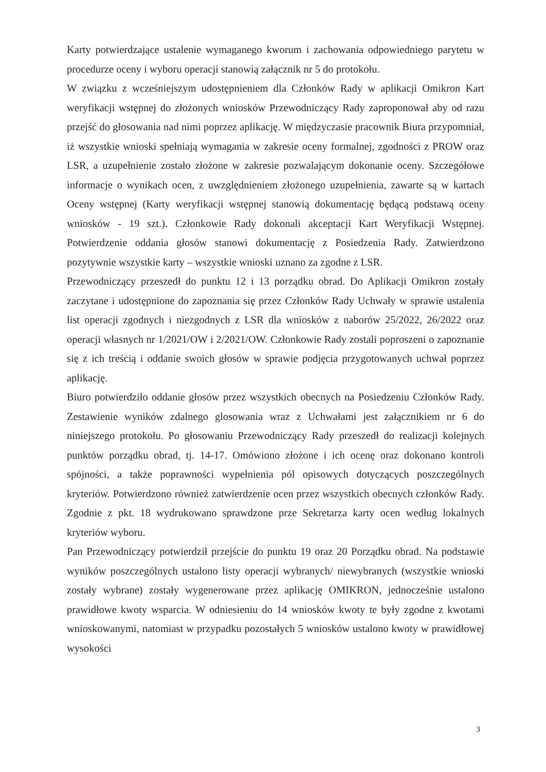Karty potwierdzające ustalenie wymaganego kworum i zachowania odpowiedniego parytetu w procedurze oceny i wyboru operacji stanowią załącznik nr 5 do protokołu.
W związku z wcześniejszym udostępnieniem dla Członków Rady w aplikacji Omikron Kart weryfikacji wstępnej do złożonych wniosków Przewodniczący Rady zaproponował aby od razu przejść do głosowania nad nimi poprzez aplikację. W międzyczasie pracownik Biura przypomniał, iż wszystkie wnioski spełniają wymagania w zakresie oceny formalnej, zgodności z PROW oraz LSR, a uzupełnienie zostało złożone w zakresie pozwalającym dokonanie oceny. Szczegółowe informacje o wynikach ocen, z uwzględnieniem złożonego uzupełnienia, zawarte są w kartach Oceny wstępnej (Karty weryfikacji wstępnej stanowią dokumentację będącą podstawą oceny wniosków - 19 szt.). Członkowie Rady dokonali akceptacji Kart Weryfikacji Wstępnej. Potwierdzenie oddania głosów stanowi dokumentację z Posiedzenia Rady. Zatwierdzono pozytywnie wszystkie karty – wszystkie wnioski uznano za zgodne z LSR.
Przewodniczący przeszedł do punktu 12 i 13 porządku obrad. Do Aplikacji Omikron zostały zaczytane i udostępnione do zapoznania się przez Członków Rady Uchwały w sprawie ustalenia list operacji zgodnych i niezgodnych z LSR dla wniosków z naborów 25/2022, 26/2022 oraz operacji własnych nr 1/2021/OW i 2/2021/OW. Członkowie Rady zostali poproszeni o zapoznanie się z ich treścią i oddanie swoich głosów w sprawie podjęcia przygotowanych uchwał poprzez aplikację.
Biuro potwierdziło oddanie głosów przez wszystkich obecnych na Posiedzeniu Członków Rady. Zestawienie wyników zdalnego glosowania wraz z Uchwałami jest załącznikiem nr 6 do niniejszego protokołu. Po głosowaniu Przewodniczący Rady przeszedł do realizacji kolejnych punktów porządku obrad, tj. 14-17. Omówiono złożone i ich ocenę oraz dokonano kontroli spójności, a także poprawności wypełnienia pól opisowych dotyczących poszczególnych kryteriów. Potwierdzono również zatwierdzenie ocen przez wszystkich obecnych członków Rady. Zgodnie z pkt. 18 wydrukowano sprawdzone prze Sekretarza karty ocen według lokalnych kryteriów wyboru.
Pan Przewodniczący potwierdził przejście do punktu 19 oraz 20 Porządku obrad. Na podstawie wyników poszczególnych ustalono listy operacji wybranych/ niewybranych (wszystkie wnioski zostały wybrane) zostały wygenerowane przez aplikację OMIKRON, jednocześnie ustalono prawidłowe kwoty wsparcia. W odniesieniu do 14 wniosków kwoty te były zgodne z kwotami wnioskowanymi, natomiast w przypadku pozostałych 5 wniosków ustalono kwoty w prawidłowej wysokości
3